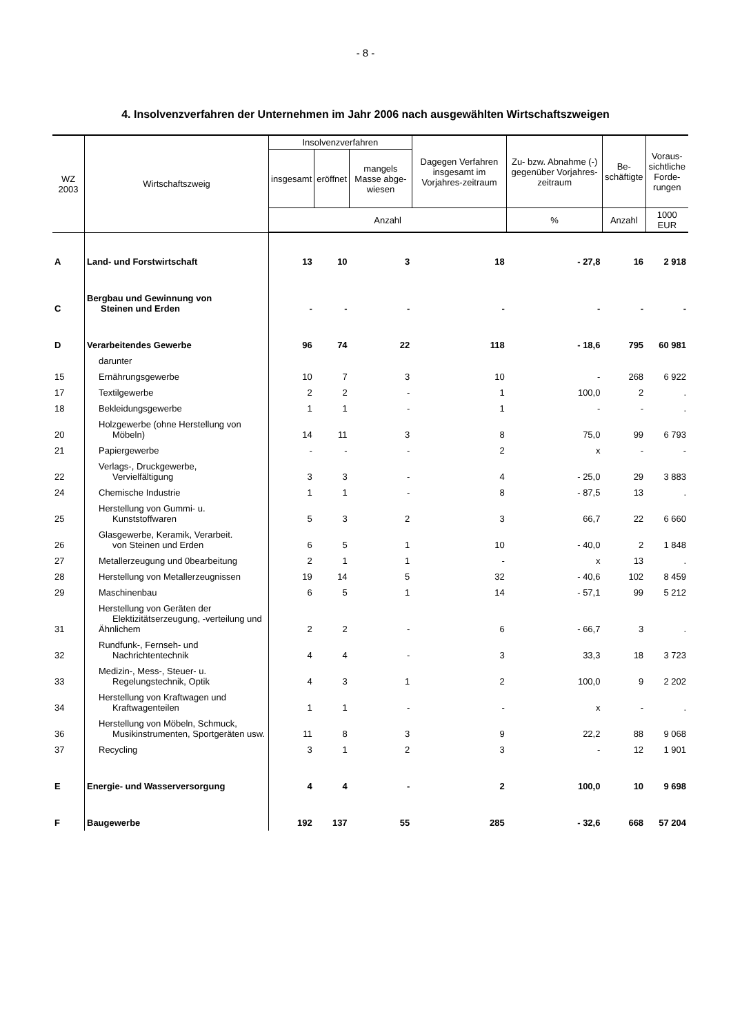- 8 -
4. Insolvenzverfahren der Unternehmen im Jahr 2006 nach ausgewählten Wirtschaftszweigen
| WZ 2003 | Wirtschaftszweig | Insolvenzverfahren | | | Dagegen Verfahren insgesamt im Vorjahres-zeitraum | Zu- bzw. Abnahme (-) gegenüber Vorjahres-zeitraum | Be- schäftigte | Voraus- sichtliche Forde- rungen |
| --- | --- | --- | --- | --- | --- | --- | --- | --- |
| | | insgesamt | eröffnet | mangels Masse abge-wiesen | | | | |
| | | Anzahl | | | | % | Anzahl | 1000 EUR |
| A | Land- und Forstwirtschaft | 13 | 10 | 3 | 18 | - 27,8 | 16 | 2 918 |
| C | Bergbau und Gewinnung von Steinen und Erden | - | - | - | - | - | - | - |
| D | Verarbeitendes Gewerbe | 96 | 74 | 22 | 118 | - 18,6 | 795 | 60 981 |
| | darunter | | | | | | | |
| 15 | Ernährungsgewerbe | 10 | 7 | 3 | 10 | - | 268 | 6 922 |
| 17 | Textilgewerbe | 2 | 2 | - | 1 | 100,0 | 2 | . |
| 18 | Bekleidungsgewerbe | 1 | 1 | - | 1 | - | - | . |
| 20 | Holzgewerbe (ohne Herstellung von Möbeln) | 14 | 11 | 3 | 8 | 75,0 | 99 | 6 793 |
| 21 | Papiergewerbe | - | - | - | 2 | x | - | - |
| 22 | Verlags-, Druckgewerbe, Vervielfältigung | 3 | 3 | - | 4 | - 25,0 | 29 | 3 883 |
| 24 | Chemische Industrie | 1 | 1 | - | 8 | - 87,5 | 13 | . |
| 25 | Herstellung von Gummi- u. Kunststoffwaren | 5 | 3 | 2 | 3 | 66,7 | 22 | 6 660 |
| 26 | Glasgewerbe, Keramik, Verarbeit. von Steinen und Erden | 6 | 5 | 1 | 10 | - 40,0 | 2 | 1 848 |
| 27 | Metallerzeugung und 0bearbeitung | 2 | 1 | 1 | - | x | 13 | . |
| 28 | Herstellung von Metallerzeugnissen | 19 | 14 | 5 | 32 | - 40,6 | 102 | 8 459 |
| 29 | Maschinenbau | 6 | 5 | 1 | 14 | - 57,1 | 99 | 5 212 |
| 31 | Herstellung von Geräten der Elektizitätserzeugung, -verteilung und Ähnlichem | 2 | 2 | - | 6 | - 66,7 | 3 | . |
| 32 | Rundfunk-, Fernseh- und Nachrichtentechnik | 4 | 4 | - | 3 | 33,3 | 18 | 3 723 |
| 33 | Medizin-, Mess-, Steuer- u. Regelungstechnik, Optik | 4 | 3 | 1 | 2 | 100,0 | 9 | 2 202 |
| 34 | Herstellung von Kraftwagen und Kraftwagenteilen | 1 | 1 | - | - | x | - | . |
| 36 | Herstellung von Möbeln, Schmuck, Musikinstrumenten, Sportgeräten usw. | 11 | 8 | 3 | 9 | 22,2 | 88 | 9 068 |
| 37 | Recycling | 3 | 1 | 2 | 3 | - | 12 | 1 901 |
| E | Energie- und Wasserversorgung | 4 | 4 | - | 2 | 100,0 | 10 | 9 698 |
| F | Baugewerbe | 192 | 137 | 55 | 285 | - 32,6 | 668 | 57 204 |